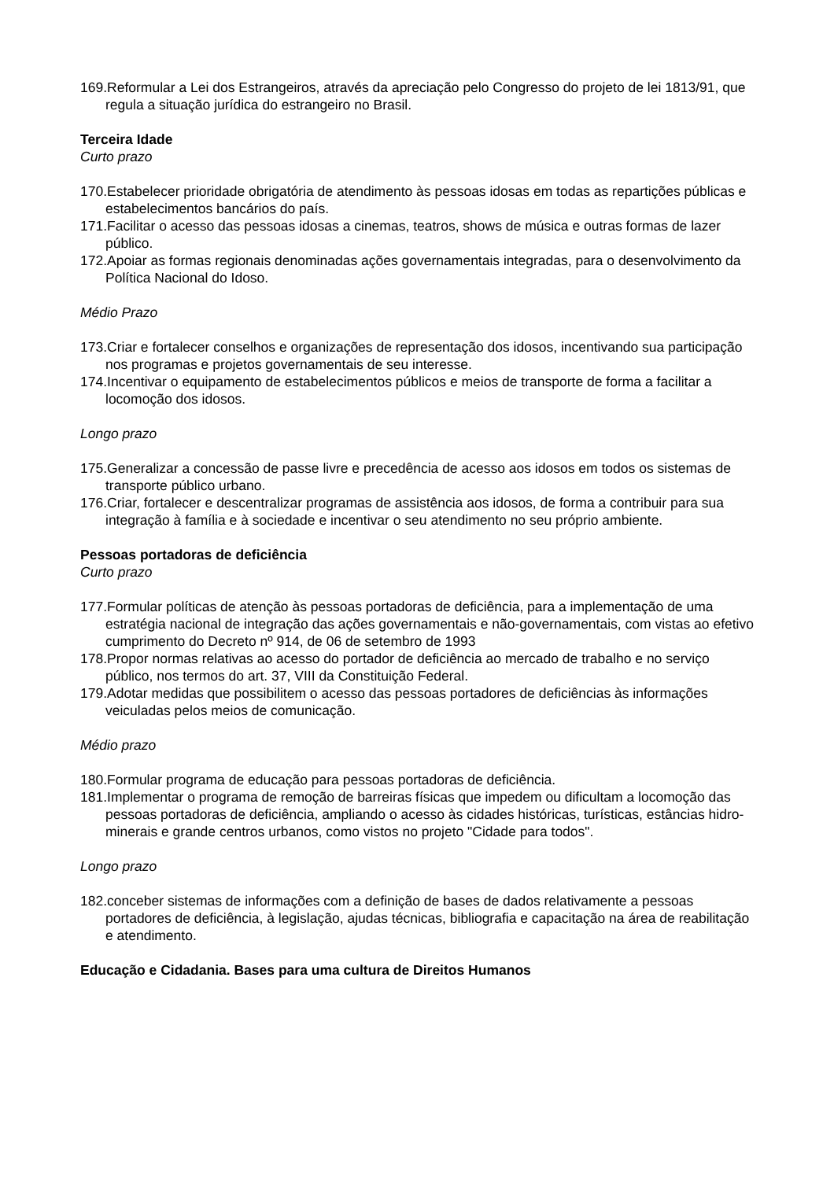169.Reformular a Lei dos Estrangeiros, através da apreciação pelo Congresso do projeto de lei 1813/91, que regula a situação jurídica do estrangeiro no Brasil.
Terceira Idade
Curto prazo
170.Estabelecer prioridade obrigatória de atendimento às pessoas idosas em todas as repartições públicas e estabelecimentos bancários do país.
171.Facilitar o acesso das pessoas idosas a cinemas, teatros, shows de música e outras formas de lazer público.
172.Apoiar as formas regionais denominadas ações governamentais integradas, para o desenvolvimento da Política Nacional do Idoso.
Médio Prazo
173.Criar e fortalecer conselhos e organizações de representação dos idosos, incentivando sua participação nos programas e projetos governamentais de seu interesse.
174.Incentivar o equipamento de estabelecimentos públicos e meios de transporte de forma a facilitar a locomoção dos idosos.
Longo prazo
175.Generalizar a concessão de passe livre e precedência de acesso aos idosos em todos os sistemas de transporte público urbano.
176.Criar, fortalecer e descentralizar programas de assistência aos idosos, de forma a contribuir para sua integração à família e à sociedade e incentivar o seu atendimento no seu próprio ambiente.
Pessoas portadoras de deficiência
Curto prazo
177.Formular políticas de atenção às pessoas portadoras de deficiência, para a implementação de uma estratégia nacional de integração das ações governamentais e não-governamentais, com vistas ao efetivo cumprimento do Decreto nº 914, de 06 de setembro de 1993
178.Propor normas relativas ao acesso do portador de deficiência ao mercado de trabalho e no serviço público, nos termos do art. 37, VIII da Constituição Federal.
179.Adotar medidas que possibilitem o acesso das pessoas portadores de deficiências às informações veiculadas pelos meios de comunicação.
Médio prazo
180.Formular programa de educação para pessoas portadoras de deficiência.
181.Implementar o programa de remoção de barreiras físicas que impedem ou dificultam a locomoção das pessoas portadoras de deficiência, ampliando o acesso às cidades históricas, turísticas, estâncias hidro-minerais e grande centros urbanos, como vistos no projeto "Cidade para todos".
Longo prazo
182.conceber sistemas de informações com a definição de bases de dados relativamente a pessoas portadores de deficiência, à legislação, ajudas técnicas, bibliografia e capacitação na área de reabilitação e atendimento.
Educação e Cidadania. Bases para uma cultura de Direitos Humanos